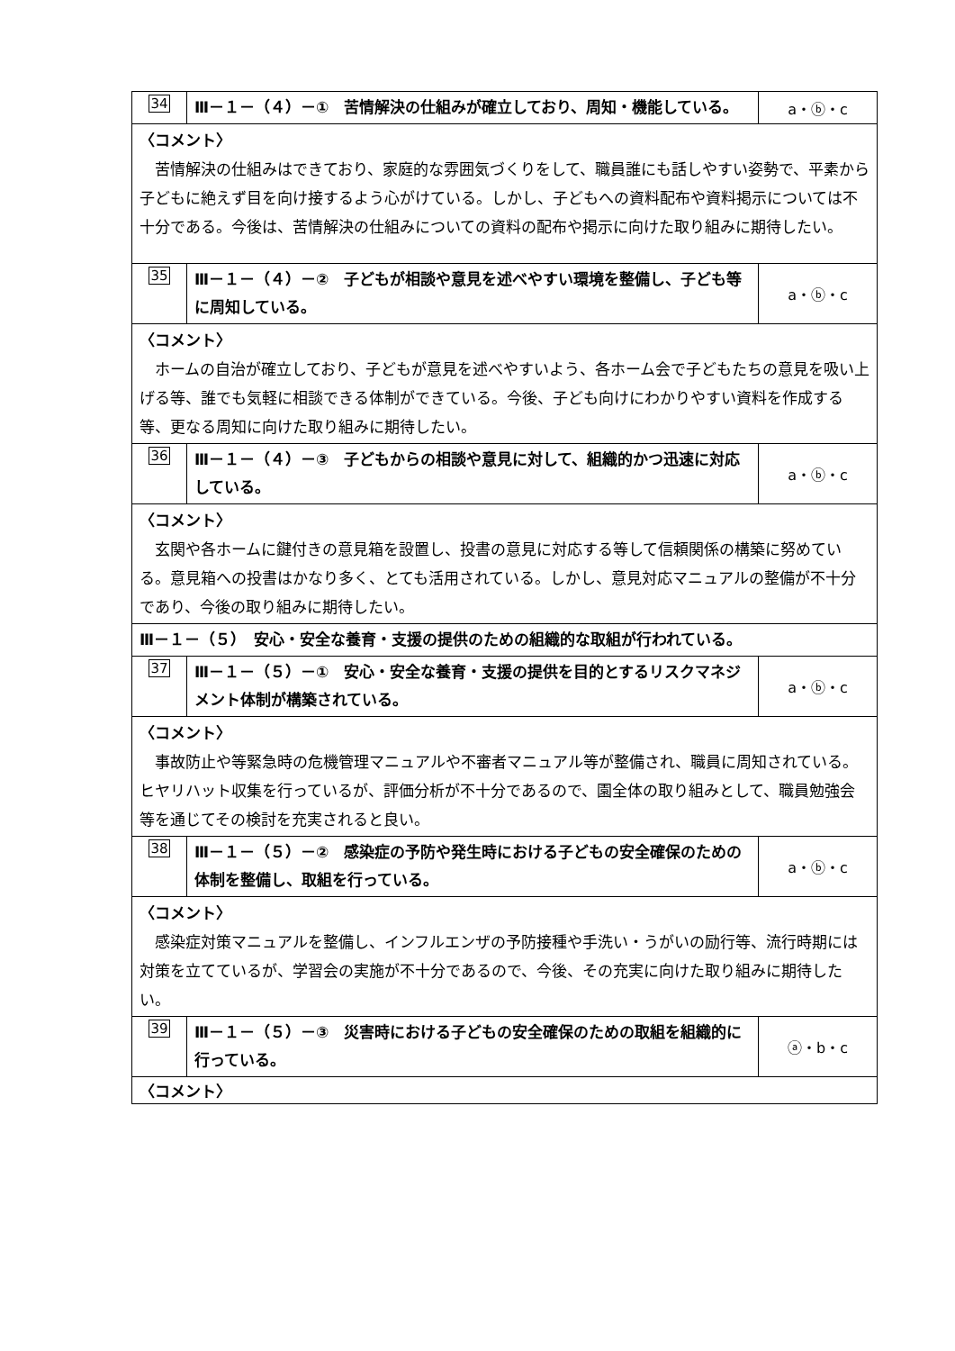| 34 | Ⅲ－１－（４）－① 苦情解決の仕組みが確立しており、周知・機能している。 | a・ⓑ・c |
| 〈コメント〉 苦情解決の仕組みはできており、家庭的な雰囲気づくりをして、職員誰にも話しやすい姿勢で、平素から子どもに絶えず目を向け接するよう心がけている。しかし、子どもへの資料配布や資料掲示については不十分である。今後は、苦情解決の仕組みについての資料の配布や掲示に向けた取り組みに期待したい。 | | |
| 35 | Ⅲ－１－（４）－② 子どもが相談や意見を述べやすい環境を整備し、子ども等に周知している。 | a・ⓑ・c |
| 〈コメント〉 ホームの自治が確立しており、子どもが意見を述べやすいよう、各ホーム会で子どもたちの意見を吸い上げる等、誰でも気軽に相談できる体制ができている。今後、子ども向けにわかりやすい資料を作成する等、更なる周知に向けた取り組みに期待したい。 | | |
| 36 | Ⅲ－１－（４）－③ 子どもからの相談や意見に対して、組織的かつ迅速に対応している。 | a・ⓑ・c |
| 〈コメント〉 玄関や各ホームに鍵付きの意見箱を設置し、投書の意見に対応する等して信頼関係の構築に努めている。意見箱への投書はかなり多く、とても活用されている。しかし、意見対応マニュアルの整備が不十分であり、今後の取り組みに期待したい。 | | |
| Ⅲ－１－（５） 安心・安全な養育・支援の提供のための組織的な取組が行われている。 | | |
| 37 | Ⅲ－１－（５）－① 安心・安全な養育・支援の提供を目的とするリスクマネジメント体制が構築されている。 | a・ⓑ・c |
| 〈コメント〉 事故防止や等緊急時の危機管理マニュアルや不審者マニュアル等が整備され、職員に周知されている。ヒヤリハット収集を行っているが、評価分析が不十分であるので、園全体の取り組みとして、職員勉強会等を通じてその検討を充実されると良い。 | | |
| 38 | Ⅲ－１－（５）－② 感染症の予防や発生時における子どもの安全確保のための体制を整備し、取組を行っている。 | a・ⓑ・c |
| 〈コメント〉 感染症対策マニュアルを整備し、インフルエンザの予防接種や手洗い・うがいの励行等、流行時期には対策を立てているが、学習会の実施が不十分であるので、今後、その充実に向けた取り組みに期待したい。 | | |
| 39 | Ⅲ－１－（５）－③ 災害時における子どもの安全確保のための取組を組織的に行っている。 | ⓐ・b・c |
| 〈コメント〉 | | |